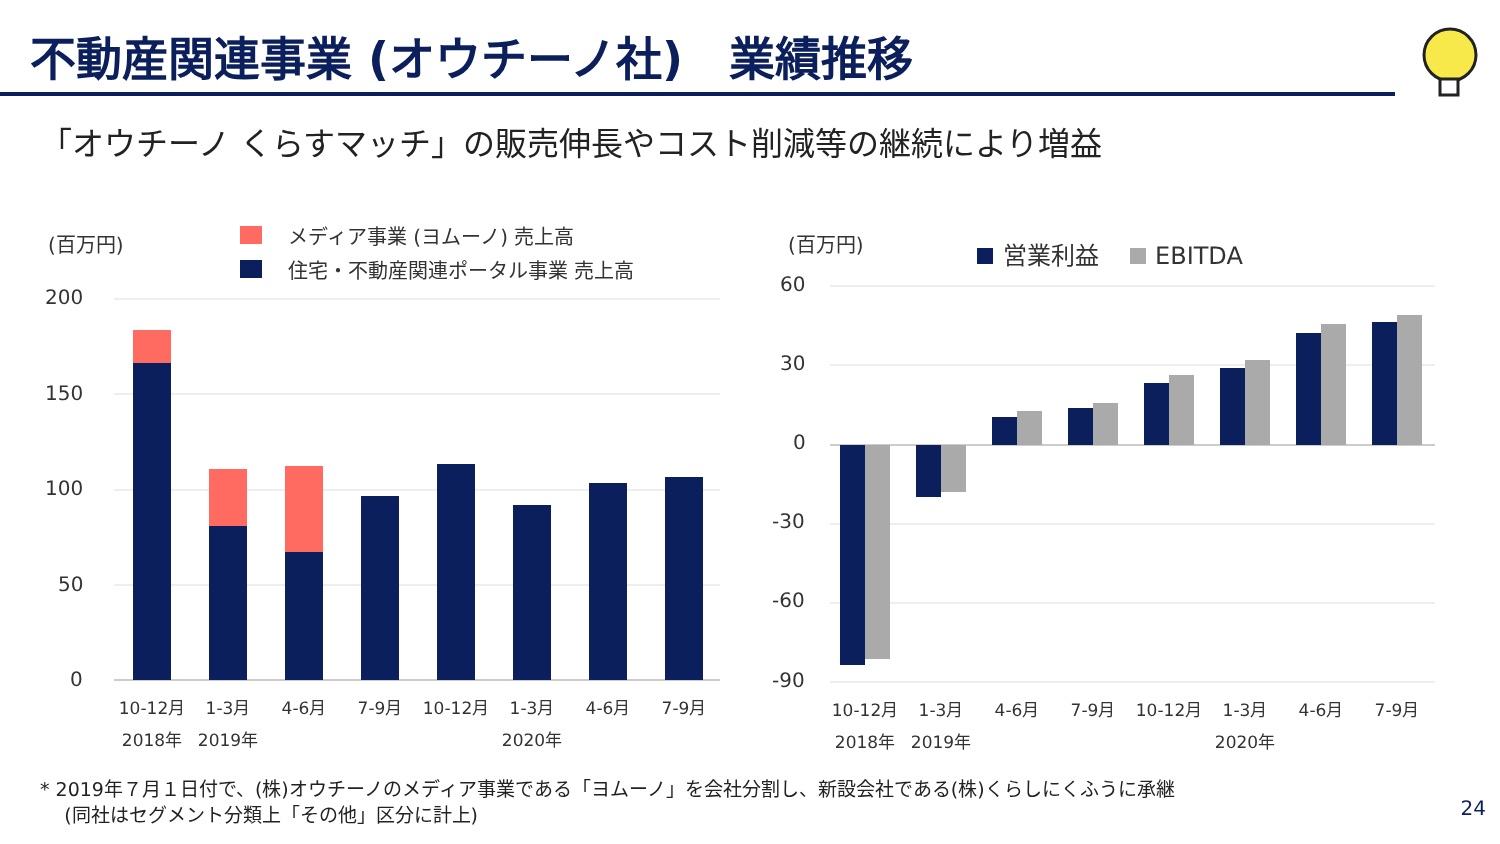不動産関連事業 (オウチーノ社)　業績推移
「オウチーノ くらすマッチ」の販売伸長やコスト削減等の継続により増益
(百万円)
メディア事業 (ヨムーノ) 売上高
住宅・不動産関連ポータル事業 売上高
200
150
100
50
0
10-12月
1-3月
4-6月
7-9月
10-12月
1-3月
4-6月
7-9月
2018年
2019年
2020年
(百万円)
営業利益
EBITDA
60
30
0
-30
-60
-90
10-12月
1-3月
4-6月
7-9月
10-12月
1-3月
4-6月
7-9月
2018年
2019年
2020年
* 2019年７月１日付で、(株)オウチーノのメディア事業である「ヨムーノ」を会社分割し、新設会社である(株)くらしにくふうに承継
(同社はセグメント分類上「その他」区分に計上)
24